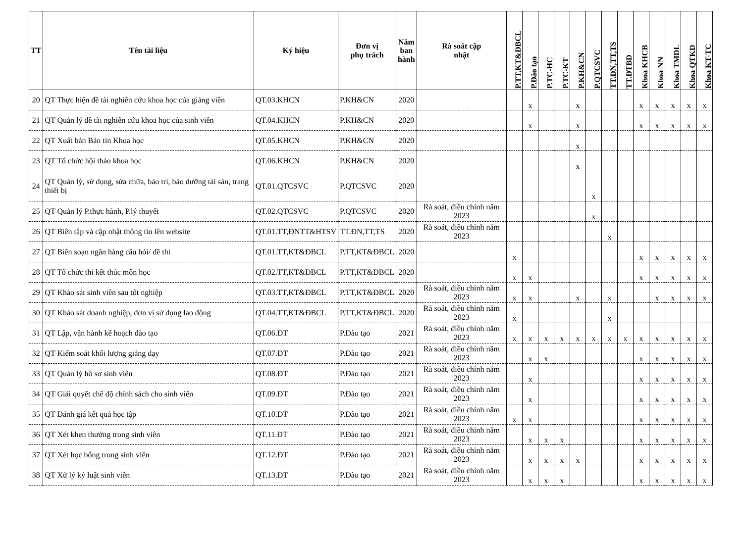| TT | Tên tài liệu | Ký hiệu | Đơn vị phụ trách | Năm ban hành | Rà soát cập nhật | P.TT,KT&ĐBCL | P.Đào tạo | P.TC-HC | P.TC-KT | P.KH&CN | P.QTCSVC | TT.ĐN,TT,TS | TT.ĐTBD | Khoa KHCB | Khoa NN | Khoa TMDL | Khoa QTKD | Khoa KT-TC |
| --- | --- | --- | --- | --- | --- | --- | --- | --- | --- | --- | --- | --- | --- | --- | --- | --- | --- | --- |
| 20 | QT Thực hiện đề tài nghiên cứu khoa học của giảng viên | QT.03.KHCN | P.KH&CN | 2020 | | | x | | | x | | | | x | x | x | x | x |
| 21 | QT Quản lý đề tài nghiên cứu khoa học của sinh viên | QT.04.KHCN | P.KH&CN | 2020 | | | x | | | x | | | | x | x | x | x | x |
| 22 | QT Xuất bản Bản tin Khoa học | QT.05.KHCN | P.KH&CN | 2020 | | | | | | x | | | | | | | | |
| 23 | QT Tổ chức hội thảo khoa học | QT.06.KHCN | P.KH&CN | 2020 | | | | | | x | | | | | | | | |
| 24 | QT Quản lý, sử dụng, sửa chữa, bảo trì, bảo dưỡng tài sản, trang thiết bị | QT.01.QTCSVC | P.QTCSVC | 2020 | | | | | | | x | | | | | | | |
| 25 | QT Quản lý P.thực hành, P.lý thuyết | QT.02.QTCSVC | P.QTCSVC | 2020 | Rà soát, điều chỉnh năm 2023 | | | | | | x | | | | | | | |
| 26 | QT Biên tập và cập nhật thông tin lên website | QT.01.TT,ĐNTT&HTSV | TT.ĐN,TT,TS | 2020 | Rà soát, điều chỉnh năm 2023 | | | | | | | x | | | | | | |
| 27 | QT Biên soạn ngân hàng câu hỏi/ đề thi | QT.01.TT,KT&ĐBCL | P.TT,KT&ĐBCL | 2020 | | x | | | | | | | | x | x | x | x | x |
| 28 | QT Tổ chức thi kết thúc môn học | QT.02.TT,KT&ĐBCL | P.TT,KT&ĐBCL | 2020 | | x | x | | | | | | | x | x | x | x | x |
| 29 | QT Khảo sát sinh viên sau tốt nghiệp | QT.03.TT,KT&ĐBCL | P.TT,KT&ĐBCL | 2020 | Rà soát, điều chỉnh năm 2023 | x | x | | | x | | x | | | x | x | x | x |
| 30 | QT Khảo sát doanh nghiệp, đơn vị sử dụng lao động | QT.04.TT,KT&ĐBCL | P.TT,KT&ĐBCL | 2020 | Rà soát, điều chỉnh năm 2023 | x | | | | | | x | | | | | | |
| 31 | QT Lập, vận hành kế hoạch đào tạo | QT.06.ĐT | P.Đào tạo | 2021 | Rà soát, điều chỉnh năm 2023 | x | x | x | x | x | x | x | x | x | x | x | x | x |
| 32 | QT Kiểm soát khối lượng giảng dạy | QT.07.ĐT | P.Đào tạo | 2021 | Rà soát, điều chỉnh năm 2023 | | x | x | | | | | | x | x | x | x | x |
| 33 | QT Quản lý hồ sơ sinh viên | QT.08.ĐT | P.Đào tạo | 2021 | Rà soát, điều chỉnh năm 2023 | | x | | | | | | | x | x | x | x | x |
| 34 | QT Giải quyết chế độ chính sách cho sinh viên | QT.09.ĐT | P.Đào tạo | 2021 | Rà soát, điều chỉnh năm 2023 | | x | | | | | | | x | x | x | x | x |
| 35 | QT Đánh giá kết quả học tập | QT.10.ĐT | P.Đào tạo | 2021 | Rà soát, điều chỉnh năm 2023 | x | x | | | | | | | x | x | x | x | x |
| 36 | QT Xét khen thưởng trong sinh viên | QT.11.ĐT | P.Đào tạo | 2021 | Rà soát, điều chỉnh năm 2023 | | x | x | x | | | | | x | x | x | x | x |
| 37 | QT Xét học bổng trong sinh viên | QT.12.ĐT | P.Đào tạo | 2021 | Rà soát, điều chỉnh năm 2023 | | x | x | x | x | | | | x | x | x | x | x |
| 38 | QT Xử lý kỷ luật sinh viên | QT.13.ĐT | P.Đào tạo | 2021 | Rà soát, điều chỉnh năm 2023 | | x | x | x | | | | | x | x | x | x | x |